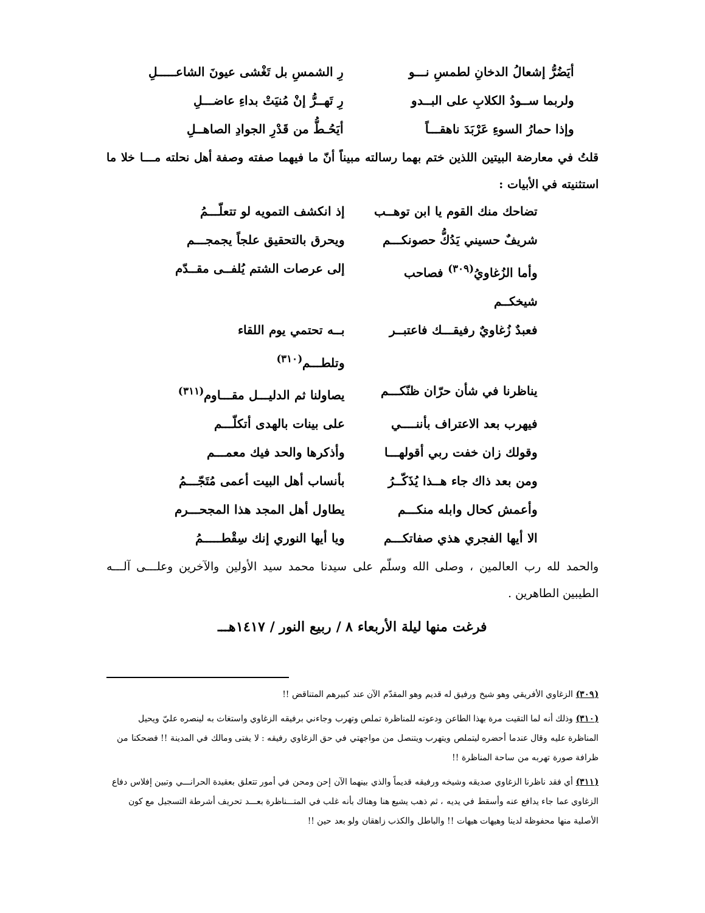أيَضُرُّ إشعالُ الدخانِ لطمسِ نـــو رِ الشمسِ بل تَغْشى عيونَ الشاعـــــلِ
ولربما ســودُ الكلابِ على البــدو رِ تَهــرُّ إنْ مُنيَتْ بداءِ عاضـــلِ
وإذا حمارُ السوءِ عَرْبَدَ ناهقـــاً أيَحُـطُّ من قَدْرِ الجوادِ الصاهــلِ
قلتُ في معارضة البيتين اللذين ختم بهما رسالته مبيناً أنّ ما فيهما صفته وصفة أهل نحلته مـــا خلا ما استثنيته في الأبيات :
تضاحك منك القوم يا ابن توهــب إذ انكشف التمويه لو تتعلّـــمُ
شريفٌ حسيني يَدُكُّ حصونكـــم ويحرق بالتحقيق علجاً يجمجـــم
وأما الزُغاويُ<sup>(٣٠٩)</sup> فصاحب شيخكــم إلى عرصات الشتم يُلفــى مقــدّم
فعبدٌ زُغاويٌ رفيقـــك فاعتبــر بــه تحتمي يوم اللقاء وتلطـــم<sup>(٣١٠)</sup>
يناظرنا في شأن حرّان ظنّكـــم يصاولنا ثم الدليـــل مقـــاوم<sup>(٣١١)</sup>
فيهرب بعد الاعتراف بأننــــي على بينات بالهدى أتكلّـــم
وقولك زان خفت ربي أقولهـــا وأذكرها والحد فيك معمـــم
ومن بعد ذاك جاء هــذا يُذَكّــرُ بأنساب أهل البيت أعمى مُتَجّـــمُ
وأعمش كحال وابله منكـــم يطاول أهل المجد هذا المجحـــرم
الا أيها الفجري هذي صفاتكـــم ويا أيها النوري إنك سِقْطـــــمُ
والحمد لله رب العالمين ، وصلى الله وسلّم على سيدنا محمد سيد الأولين والآخرين وعلـــى آلـــه الطيبين الطاهرين .
فرغت منها ليلة الأربعاء ٨ / ربيع النور / ١٤١٧هـــ
(٣٠٩) الزغاوي الأفريقي وهو شيخ ورفيق له قديم وهو المقدّم الآن عند كبيرهم المتناقض !!
(٣١٠) وذلك أنه لما التقيت مرة بهذا الطاعن ودعوته للمناظرة تملص وتهرب وجاءني برفيقه الزغاوي واستغاث به لينصره عليّ ويحيل المناظرة عليه وقال عندما أحضره ليتملص ويتهرب ويتنصل من مواجهتي في حق الزغاوي رفيقه : لا يفتى ومالك في المدينة !! فضحكنا من ظرافة صورة تهربه من ساحة المناظرة !!
(٣١١) أي فقد ناظرنا الزغاوي صديقه وشيخه ورفيقه قديماً والذي بينهما الآن إحن ومحن في أمور تتعلق بعقيدة الحرانـــي وتبين إفلاس دفاع الزغاوي عما جاء يدافع عنه وأسقط في يديه ، ثم ذهب يشيع هنا وهناك بأنه غلب في المتـــناظرة بعـــد تحريف أشرطة التسجيل مع كون الأصلية منها محفوظة لدينا وهيهات هيهات !! والباطل والكذب زاهقان ولو بعد حين !!